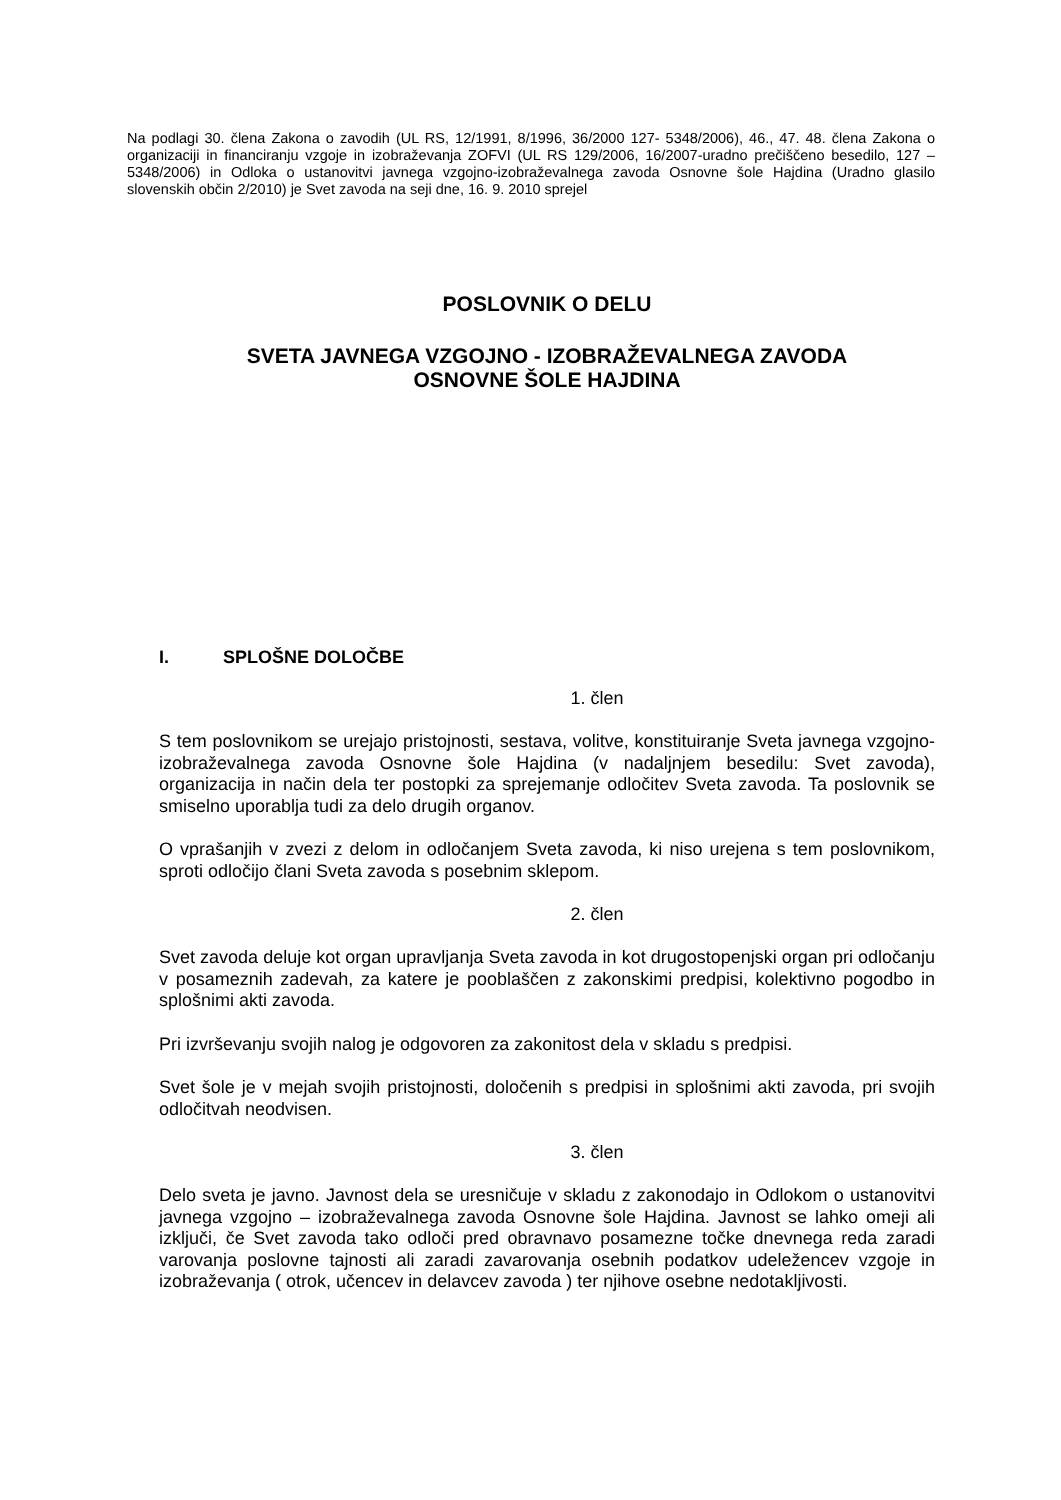Na podlagi 30. člena Zakona o zavodih (UL RS, 12/1991, 8/1996, 36/2000 127- 5348/2006), 46., 47. 48. člena Zakona o organizaciji in financiranju vzgoje in izobraževanja ZOFVI (UL RS 129/2006, 16/2007-uradno prečiščeno besedilo, 127 – 5348/2006) in Odloka o ustanovitvi javnega vzgojno-izobraževalnega zavoda Osnovne šole Hajdina (Uradno glasilo slovenskih občin 2/2010) je Svet zavoda na seji dne, 16. 9. 2010 sprejel
POSLOVNIK O DELU
SVETA JAVNEGA VZGOJNO - IZOBRAŽEVALNEGA ZAVODA
OSNOVNE ŠOLE HAJDINA
I. SPLOŠNE DOLOČBE
1. člen
S tem poslovnikom se urejajo pristojnosti, sestava, volitve, konstituiranje Sveta javnega vzgojno-izobraževalnega zavoda Osnovne šole Hajdina (v nadaljnjem besedilu: Svet zavoda), organizacija in način dela ter postopki za sprejemanje odločitev Sveta zavoda. Ta poslovnik se smiselno uporablja tudi za delo drugih organov.
O vprašanjih v zvezi z delom in odločanjem Sveta zavoda, ki niso urejena s tem poslovnikom, sproti odločijo člani Sveta zavoda s posebnim sklepom.
2. člen
Svet zavoda deluje kot organ upravljanja Sveta zavoda in kot drugostopenjski organ pri odločanju v posameznih zadevah, za katere je pooblaščen z zakonskimi predpisi, kolektivno pogodbo in splošnimi akti zavoda.
Pri izvrševanju svojih nalog je odgovoren za zakonitost dela v skladu s predpisi.
Svet šole je v mejah svojih pristojnosti, določenih s predpisi in splošnimi akti zavoda, pri svojih odločitvah neodvisen.
3. člen
Delo sveta je javno. Javnost dela se uresničuje v skladu z zakonodajo in Odlokom o ustanovitvi javnega vzgojno – izobraževalnega zavoda Osnovne šole Hajdina. Javnost se lahko omeji ali izključi, če Svet zavoda tako odloči pred obravnavo posamezne točke dnevnega reda zaradi varovanja poslovne tajnosti ali zaradi zavarovanja osebnih podatkov udeležencev vzgoje in izobraževanja ( otrok, učencev in delavcev zavoda ) ter njihove osebne nedotakljivosti.